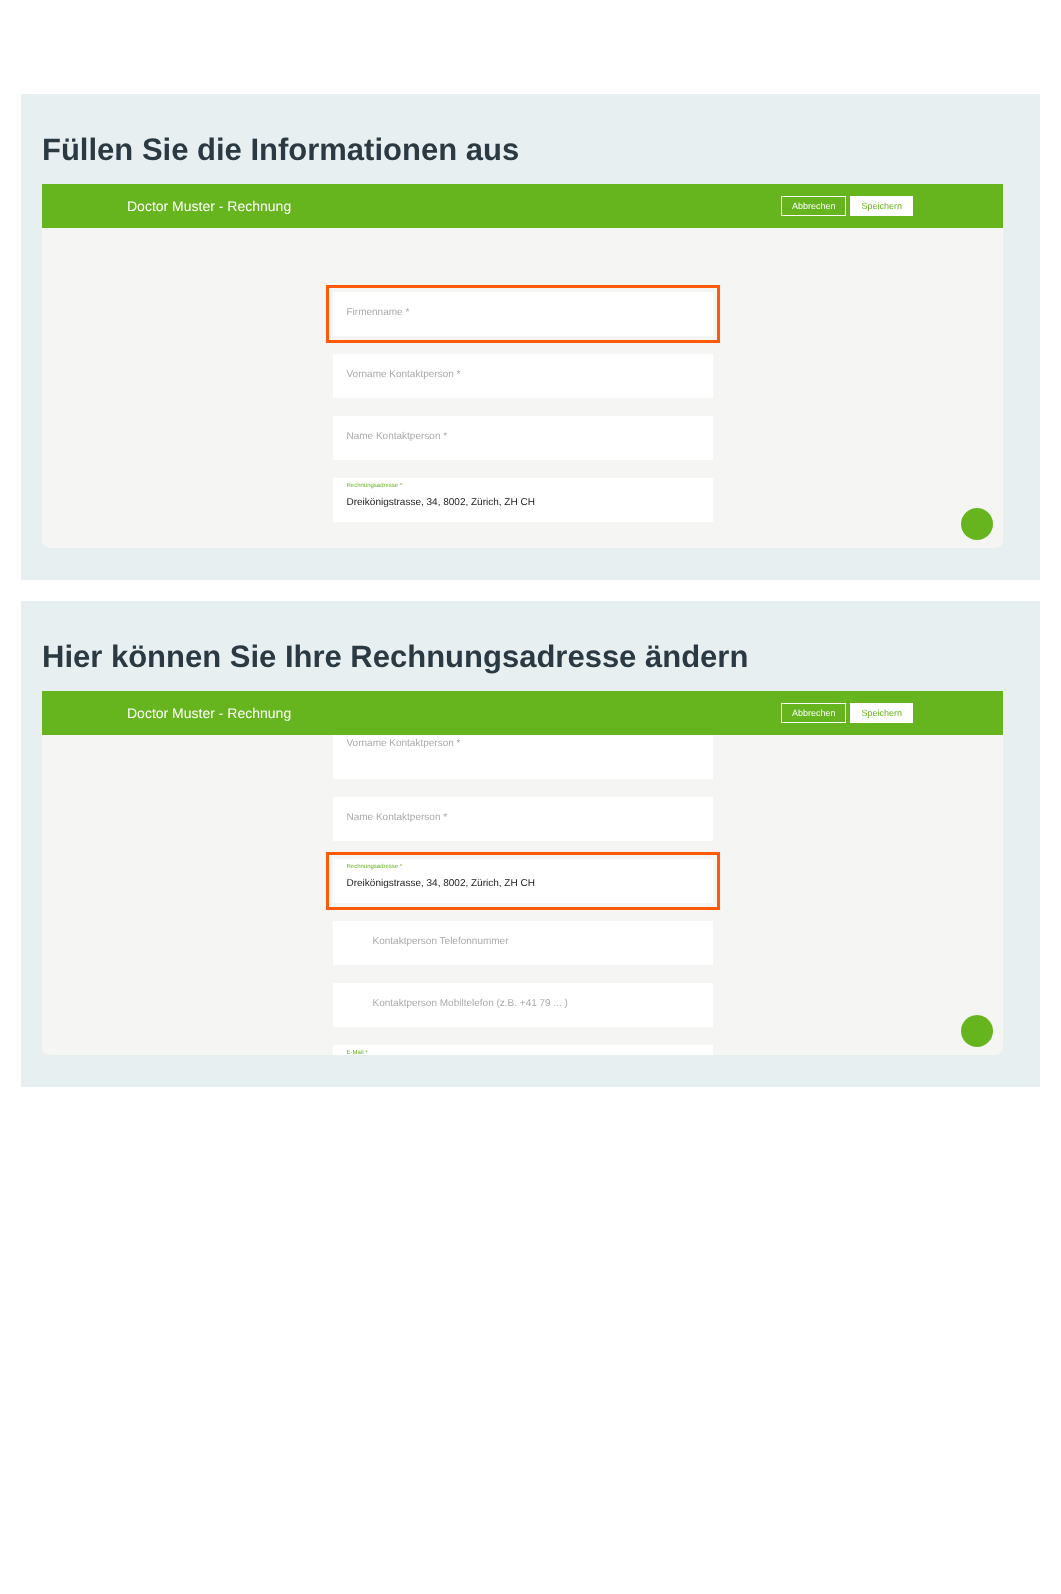Füllen Sie die Informationen aus
Doctor Muster - Rechnung Abbrechen Speichern
Firmenname *
Vorname Kontaktperson *
Name Kontaktperson *
Rechnungsadresse *
Dreikönigstrasse, 34, 8002, Zürich, ZH CH
Hier können Sie Ihre Rechnungsadresse ändern
Doctor Muster - Rechnung Abbrechen Speichern
Vorname Kontaktperson *
Name Kontaktperson *
Rechnungsadresse *
Dreikönigstrasse, 34, 8002, Zürich, ZH CH
Kontaktperson Telefonnummer
Kontaktperson Mobiltelefon (z.B. +41 79 ... )
E-Mail *